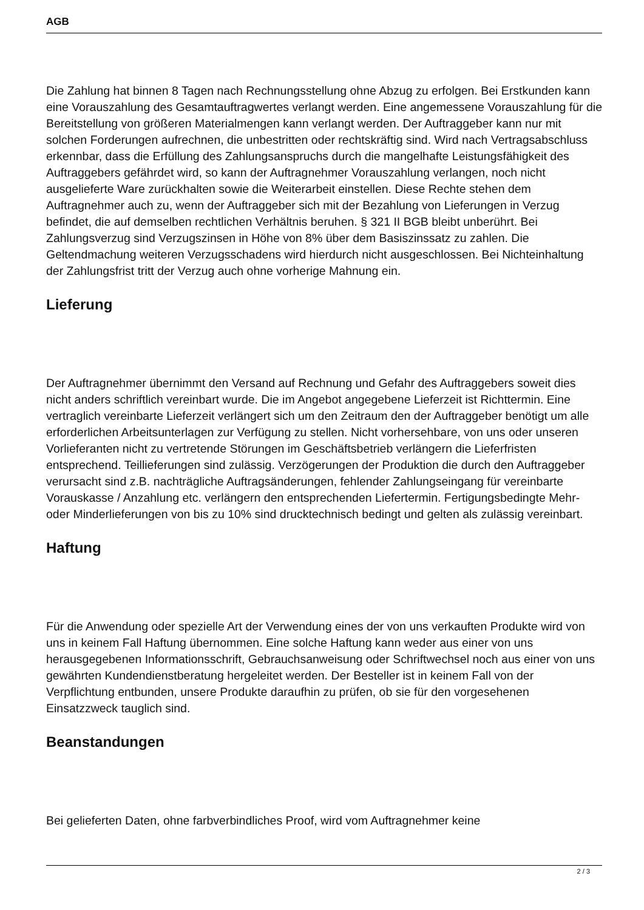AGB
Die Zahlung hat binnen 8 Tagen nach Rechnungsstellung ohne Abzug zu erfolgen. Bei Erstkunden kann eine Vorauszahlung des Gesamtauftragwertes verlangt werden. Eine angemessene Vorauszahlung für die Bereitstellung von größeren Materialmengen kann verlangt werden. Der Auftraggeber kann nur mit solchen Forderungen aufrechnen, die unbestritten oder rechtskräftig sind. Wird nach Vertragsabschluss erkennbar, dass die Erfüllung des Zahlungsanspruchs durch die mangelhafte Leistungsfähigkeit des Auftraggebers gefährdet wird, so kann der Auftragnehmer Vorauszahlung verlangen, noch nicht ausgelieferte Ware zurückhalten sowie die Weiterarbeit einstellen. Diese Rechte stehen dem Auftragnehmer auch zu, wenn der Auftraggeber sich mit der Bezahlung von Lieferungen in Verzug befindet, die auf demselben rechtlichen Verhältnis beruhen. § 321 II BGB bleibt unberührt. Bei Zahlungsverzug sind Verzugszinsen in Höhe von 8% über dem Basiszinssatz zu zahlen. Die Geltendmachung weiteren Verzugsschadens wird hierdurch nicht ausgeschlossen. Bei Nichteinhaltung der Zahlungsfrist tritt der Verzug auch ohne vorherige Mahnung ein.
Lieferung
Der Auftragnehmer übernimmt den Versand auf Rechnung und Gefahr des Auftraggebers soweit dies nicht anders schriftlich vereinbart wurde. Die im Angebot angegebene Lieferzeit ist Richttermin. Eine vertraglich vereinbarte Lieferzeit verlängert sich um den Zeitraum den der Auftraggeber benötigt um alle erforderlichen Arbeitsunterlagen zur Verfügung zu stellen. Nicht vorhersehbare, von uns oder unseren Vorlieferanten nicht zu vertretende Störungen im Geschäftsbetrieb verlängern die Lieferfristen entsprechend. Teillieferungen sind zulässig. Verzögerungen der Produktion die durch den Auftraggeber verursacht sind z.B. nachträgliche Auftragsänderungen, fehlender Zahlungseingang für vereinbarte Vorauskasse / Anzahlung etc. verlängern den entsprechenden Liefertermin. Fertigungsbedingte Mehr- oder Minderlieferungen von bis zu 10% sind drucktechnisch bedingt und gelten als zulässig vereinbart.
Haftung
Für die Anwendung oder spezielle Art der Verwendung eines der von uns verkauften Produkte wird von uns in keinem Fall Haftung übernommen. Eine solche Haftung kann weder aus einer von uns herausgegebenen Informationsschrift, Gebrauchsanweisung oder Schriftwechsel noch aus einer von uns gewährten Kundendienstberatung hergeleitet werden. Der Besteller ist in keinem Fall von der Verpflichtung entbunden, unsere Produkte daraufhin zu prüfen, ob sie für den vorgesehenen Einsatzzweck tauglich sind.
Beanstandungen
Bei gelieferten Daten, ohne farbverbindliches Proof, wird vom Auftragnehmer keine
2 / 3